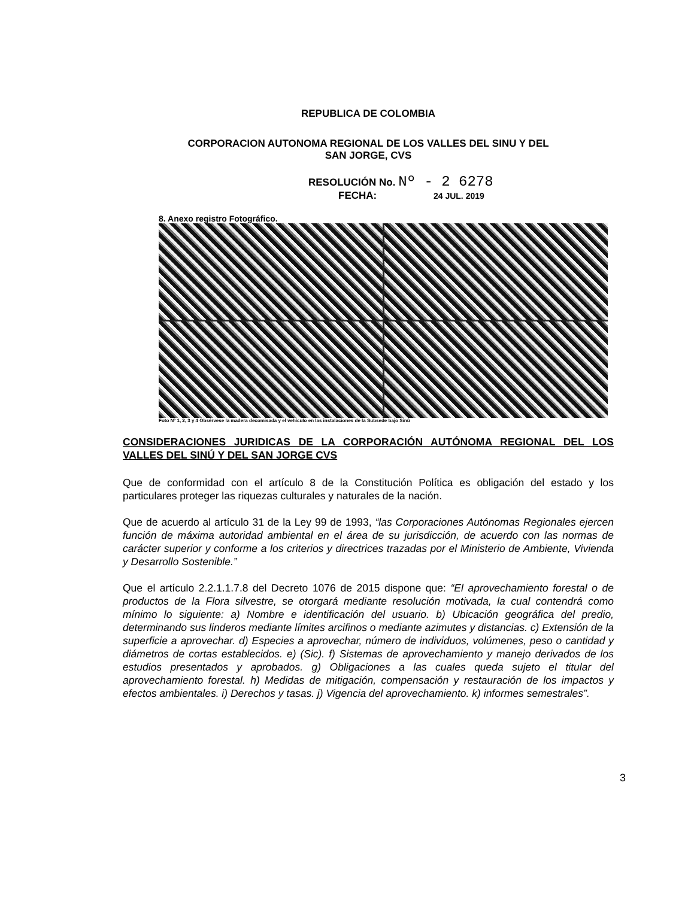REPUBLICA DE COLOMBIA
CORPORACION AUTONOMA REGIONAL DE LOS VALLES DEL SINU Y DEL
SAN JORGE, CVS
RESOLUCIÓN No. Nº - 2 6278
FECHA: 24 JUL. 2019
8. Anexo registro Fotográfico.
Foto Nº 1, 2, 3 y 4 Obsérvese la madera decomisada y el vehículo en las instalaciones de la Subsede bajo Sinú
CONSIDERACIONES JURIDICAS DE LA CORPORACIÓN AUTÓNOMA REGIONAL DEL LOS VALLES DEL SINÚ Y DEL SAN JORGE CVS
Que de conformidad con el artículo 8 de la Constitución Política es obligación del estado y los particulares proteger las riquezas culturales y naturales de la nación.
Que de acuerdo al artículo 31 de la Ley 99 de 1993, “las Corporaciones Autónomas Regionales ejercen función de máxima autoridad ambiental en el área de su jurisdicción, de acuerdo con las normas de carácter superior y conforme a los criterios y directrices trazadas por el Ministerio de Ambiente, Vivienda y Desarrollo Sostenible.”
Que el artículo 2.2.1.1.7.8 del Decreto 1076 de 2015 dispone que: “El aprovechamiento forestal o de productos de la Flora silvestre, se otorgará mediante resolución motivada, la cual contendrá como mínimo lo siguiente: a) Nombre e identificación del usuario. b) Ubicación geográfica del predio, determinando sus linderos mediante límites arcifinos o mediante azimutes y distancias. c) Extensión de la superficie a aprovechar. d) Especies a aprovechar, número de individuos, volúmenes, peso o cantidad y diámetros de cortas establecidos. e) (Sic). f) Sistemas de aprovechamiento y manejo derivados de los estudios presentados y aprobados. g) Obligaciones a las cuales queda sujeto el titular del aprovechamiento forestal. h) Medidas de mitigación, compensación y restauración de los impactos y efectos ambientales. i) Derechos y tasas. j) Vigencia del aprovechamiento. k) informes semestrales”.
3